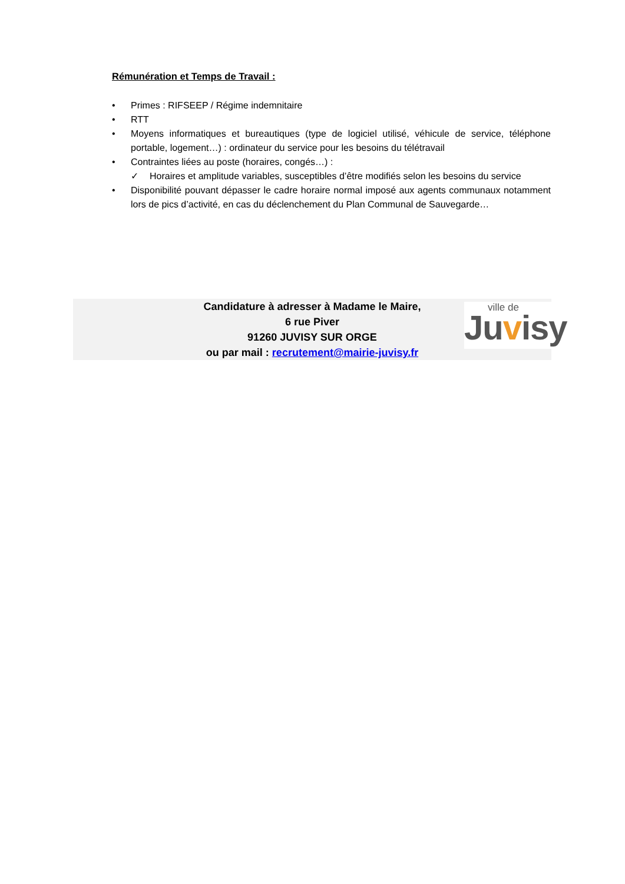Rémunération et Temps de Travail :
• Primes : RIFSEEP / Régime indemnitaire
• RTT
• Moyens informatiques et bureautiques (type de logiciel utilisé, véhicule de service, téléphone portable, logement…) : ordinateur du service pour les besoins du télétravail
• Contraintes liées au poste (horaires, congés…) :
✓ Horaires et amplitude variables, susceptibles d’être modifiés selon les besoins du service
• Disponibilité pouvant dépasser le cadre horaire normal imposé aux agents communaux notamment lors de pics d’activité, en cas du déclenchement du Plan Communal de Sauvegarde…
Candidature à adresser à Madame le Maire,
6 rue Piver
91260 JUVISY SUR ORGE
ou par mail : recrutement@mairie-juvisy.fr
ville de Juvisy